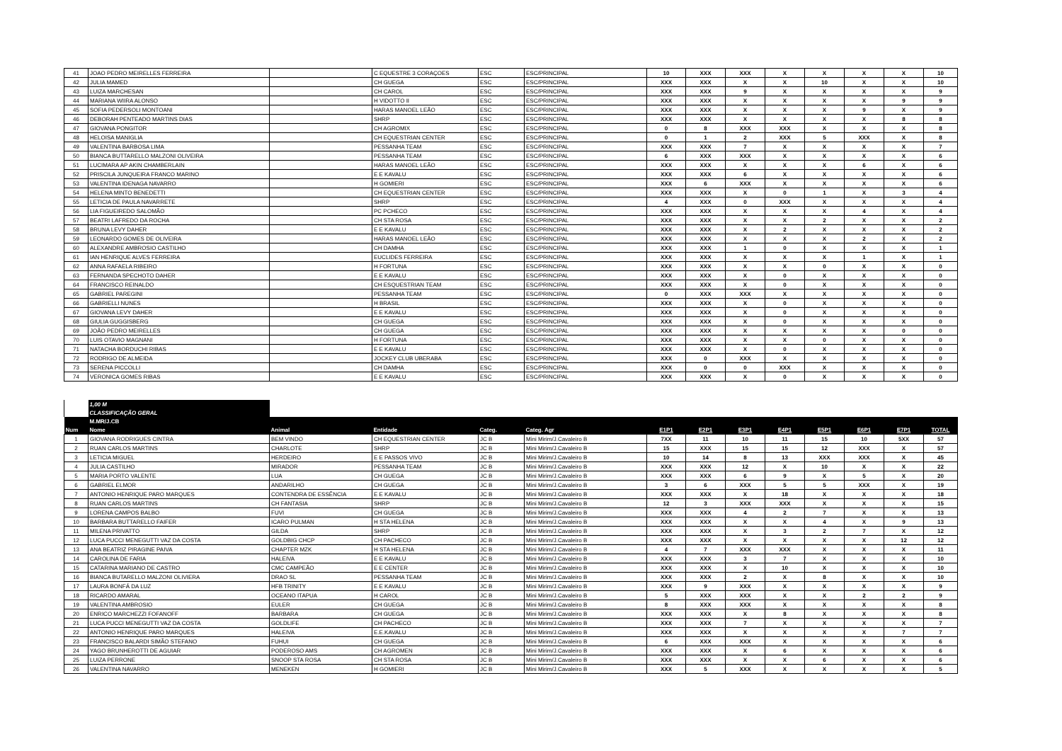| 41 | JOAO PEDRO MEIRELLES FERREIRA | | C EQUESTRE 3 CORAÇOES | ESC | ESC/PRINCIPAL | 10 | XXX | XXX | X | X | X | X | 10 |
| 42 | JULIA MAMED | | CH GUEGA | ESC | ESC/PRINCIPAL | XXX | XXX | X | X | 10 | X | X | 10 |
| 43 | LUIZA MARCHESAN | | CH CAROL | ESC | ESC/PRINCIPAL | XXX | XXX | 9 | X | X | X | X | 9 |
| 44 | MARIANA WIIRA ALONSO | | H VIDOTTO II | ESC | ESC/PRINCIPAL | XXX | XXX | X | X | X | X | 9 | 9 |
| 45 | SOFIA PEDERSOLI MONTOANI | | HARAS MANOEL LEÃO | ESC | ESC/PRINCIPAL | XXX | XXX | X | X | X | 9 | X | 9 |
| 46 | DEBORAH PENTEADO MARTINS DIAS | | SHRP | ESC | ESC/PRINCIPAL | XXX | XXX | X | X | X | X | 8 | 8 |
| 47 | GIOVANA PONGITOR | | CH AGROMIX | ESC | ESC/PRINCIPAL | 0 | 8 | XXX | XXX | X | X | X | 8 |
| 48 | HELOISA MANIGLIA | | CH EQUESTRIAN CENTER | ESC | ESC/PRINCIPAL | 0 | 1 | 2 | XXX | 5 | XXX | X | 8 |
| 49 | VALENTINA BARBOSA LIMA | | PESSANHA TEAM | ESC | ESC/PRINCIPAL | XXX | XXX | 7 | X | X | X | X | 7 |
| 50 | BIANCA BUTTARELLO MALZONI OLIVEIRA | | PESSANHA TEAM | ESC | ESC/PRINCIPAL | 6 | XXX | XXX | X | X | X | X | 6 |
| 51 | LUCIMARA AP AKIN CHAMBERLAIN | | HARAS MANOEL LEÃO | ESC | ESC/PRINCIPAL | XXX | XXX | X | X | X | 6 | X | 6 |
| 52 | PRISCILA JUNQUEIRA FRANCO MARINO | | E E KAVALU | ESC | ESC/PRINCIPAL | XXX | XXX | 6 | X | X | X | X | 6 |
| 53 | VALENTINA IDENAGA NAVARRO | | H GOMIERI | ESC | ESC/PRINCIPAL | XXX | 6 | XXX | X | X | X | X | 6 |
| 54 | HELENA MINTO BENEDETTI | | CH EQUESTRIAN CENTER | ESC | ESC/PRINCIPAL | XXX | XXX | X | 0 | 1 | X | 3 | 4 |
| 55 | LETICIA DE PAULA NAVARRETE | | SHRP | ESC | ESC/PRINCIPAL | 4 | XXX | 0 | XXX | X | X | X | 4 |
| 56 | LIA FIGUEIREDO SALOMÃO | | PC PCHECO | ESC | ESC/PRINCIPAL | XXX | XXX | X | X | X | 4 | X | 4 |
| 57 | BEATRI LAFREDO DA ROCHA | | CH STA ROSA | ESC | ESC/PRINCIPAL | XXX | XXX | X | X | 2 | X | X | 2 |
| 58 | BRUNA LEVY DAHER | | E E KAVALU | ESC | ESC/PRINCIPAL | XXX | XXX | X | 2 | X | X | X | 2 |
| 59 | LEONARDO GOMES DE OLIVEIRA | | HARAS MANOEL LEÃO | ESC | ESC/PRINCIPAL | XXX | XXX | X | X | X | 2 | X | 2 |
| 60 | ALEXANDRE AMBROSIO CASTILHO | | CH DAMHA | ESC | ESC/PRINCIPAL | XXX | XXX | 1 | 0 | X | X | X | 1 |
| 61 | IAN HENRIQUE ALVES FERREIRA | | EUCLIDES FERREIRA | ESC | ESC/PRINCIPAL | XXX | XXX | X | X | X | 1 | X | 1 |
| 62 | ANNA RAFAELA RIBEIRO | | H FORTUNA | ESC | ESC/PRINCIPAL | XXX | XXX | X | X | 0 | X | X | 0 |
| 63 | FERNANDA SPECHOTO DAHER | | E E KAVALU | ESC | ESC/PRINCIPAL | XXX | XXX | X | 0 | X | X | X | 0 |
| 64 | FRANCISCO REINALDO | | CH ESQUESTRIAN TEAM | ESC | ESC/PRINCIPAL | XXX | XXX | X | 0 | X | X | X | 0 |
| 65 | GABRIEL PAREGINI | | PESSANHA TEAM | ESC | ESC/PRINCIPAL | 0 | XXX | XXX | X | X | X | X | 0 |
| 66 | GABRIELLI NUNES | | H BRASIL | ESC | ESC/PRINCIPAL | XXX | XXX | X | 0 | X | X | X | 0 |
| 67 | GIOVANA LEVY DAHER | | E E KAVALU | ESC | ESC/PRINCIPAL | XXX | XXX | X | 0 | X | X | X | 0 |
| 68 | GIULIA GUGGISBERG | | CH GUEGA | ESC | ESC/PRINCIPAL | XXX | XXX | X | 0 | X | X | X | 0 |
| 69 | JOÃO PEDRO MEIRELLES | | CH GUEGA | ESC | ESC/PRINCIPAL | XXX | XXX | X | X | X | X | 0 | 0 |
| 70 | LUIS OTAVIO MAGNANI | | H FORTUNA | ESC | ESC/PRINCIPAL | XXX | XXX | X | X | 0 | X | X | 0 |
| 71 | NATACHA BORDUCHI RIBAS | | E E KAVALU | ESC | ESC/PRINCIPAL | XXX | XXX | X | 0 | X | X | X | 0 |
| 72 | RODRIGO DE ALMEIDA | | JOCKEY CLUB UBERABA | ESC | ESC/PRINCIPAL | XXX | 0 | XXX | X | X | X | X | 0 |
| 73 | SERENA PICCOLLI | | CH DAMHA | ESC | ESC/PRINCIPAL | XXX | 0 | 0 | XXX | X | X | X | 0 |
| 74 | VERONICA GOMES RIBAS | | E E KAVALU | ESC | ESC/PRINCIPAL | XXX | XXX | X | 0 | X | X | X | 0 |
| | 1,00 M | | | | | | | | | | | | |
| | CLASSIFICAÇÃO GERAL | | | | | | | | | | | | |
| | M.MR/J.CB | | | | | | | | | | | | |
| Num | Nome | Animal | Entidade | Categ. | Categ. Agr | E1P1 | E2P1 | E3P1 | E4P1 | E5P1 | E6P1 | E7P1 | TOTAL |
| 1 | GIOVANA RODRIGUES CINTRA | BEM VINDO | CH EQUESTRIAN CENTER | JC B | Mini Mirim/J.Cavaleiro B | 7XX | 11 | 10 | 11 | 15 | 10 | 5XX | 57 |
| 2 | RUAN CARLOS MARTINS | CHARLOTE | SHRP | JC B | Mini Mirim/J.Cavaleiro B | 15 | XXX | 15 | 15 | 12 | XXX | X | 57 |
| 3 | LETICIA MIGUEL | HERDEIRO | E E PASSOS VIVO | JC B | Mini Mirim/J.Cavaleiro B | 10 | 14 | 8 | 13 | XXX | XXX | X | 45 |
| 4 | JULIA CASTILHO | MIRADOR | PESSANHA TEAM | JC B | Mini Mirim/J.Cavaleiro B | XXX | XXX | 12 | X | 10 | X | X | 22 |
| 5 | MARIA PORTO VALENTE | LUA | CH GUEGA | JC B | Mini Mirim/J.Cavaleiro B | XXX | XXX | 6 | 9 | X | 5 | X | 20 |
| 6 | GABRIEL ELMOR | ANDARILHO | CH GUEGA | JC B | Mini Mirim/J.Cavaleiro B | 3 | 6 | XXX | 5 | 5 | XXX | X | 19 |
| 7 | ANTONIO HENRIQUE PARO MARQUES | CONTENDRA DE ESSÊNCIA | E E KAVALU | JC B | Mini Mirim/J.Cavaleiro B | XXX | XXX | X | 18 | X | X | X | 18 |
| 8 | RUAN CARLOS MARTINS | CH FANTASIA | SHRP | JC B | Mini Mirim/J.Cavaleiro B | 12 | 3 | XXX | XXX | X | X | X | 15 |
| 9 | LORENA CAMPOS BALBO | FUVI | CH GUEGA | JC B | Mini Mirim/J.Cavaleiro B | XXX | XXX | 4 | 2 | 7 | X | X | 13 |
| 10 | BARBARA BUTTARELLO FAIFER | ICARO PULMAN | H STA HELENA | JC B | Mini Mirim/J.Cavaleiro B | XXX | XXX | X | X | 4 | X | 9 | 13 |
| 11 | MILENA PRIVATTO | GILDA | SHRP | JC B | Mini Mirim/J.Cavaleiro B | XXX | XXX | X | 3 | 2 | 7 | X | 12 |
| 12 | LUCA PUCCI MENEGUTTI VAZ DA COSTA | GOLDBIG CHCP | CH PACHECO | JC B | Mini Mirim/J.Cavaleiro B | XXX | XXX | X | X | X | X | 12 | 12 |
| 13 | ANA BEATRIZ PIRAGINE PAIVA | CHAPTER MZK | H STA HELENA | JC B | Mini Mirim/J.Cavaleiro B | 4 | 7 | XXX | XXX | X | X | X | 11 |
| 14 | CAROLINA DE FARIA | HALEIVA | E E KAVALU | JC B | Mini Mirim/J.Cavaleiro B | XXX | XXX | 3 | 7 | X | X | X | 10 |
| 15 | CATARINA MARIANO DE CASTRO | CMC CAMPEÃO | E E CENTER | JC B | Mini Mirim/J.Cavaleiro B | XXX | XXX | X | 10 | X | X | X | 10 |
| 16 | BIANCA BUTARELLO MALZONI OLIVIERA | DRAO SL | PESSANHA TEAM | JC B | Mini Mirim/J.Cavaleiro B | XXX | XXX | 2 | X | 8 | X | X | 10 |
| 17 | LAURA BONFÁ DA LUZ | HFB TRINITY | E E KAVALU | JC B | Mini Mirim/J.Cavaleiro B | XXX | 9 | XXX | X | X | X | X | 9 |
| 18 | RICARDO AMARAL | OCEANO ITAPUA | H CAROL | JC B | Mini Mirim/J.Cavaleiro B | 5 | XXX | XXX | X | X | 2 | 2 | 9 |
| 19 | VALENTINA AMBROSIO | EULER | CH GUEGA | JC B | Mini Mirim/J.Cavaleiro B | 8 | XXX | XXX | X | X | X | X | 8 |
| 20 | ENRICO MARCHEZZI FOFANOFF | BARBARA | CH GUEGA | JC B | Mini Mirim/J.Cavaleiro B | XXX | XXX | X | 8 | X | X | X | 8 |
| 21 | LUCA PUCCI MENEGUTTI VAZ DA COSTA | GOLDLIFE | CH PACHECO | JC B | Mini Mirim/J.Cavaleiro B | XXX | XXX | 7 | X | X | X | X | 7 |
| 22 | ANTONIO HENRIQUE PARO MARQUES | HALEIVA | E.E.KAVALU | JC B | Mini Mirim/J.Cavaleiro B | XXX | XXX | X | X | X | X | 7 | 7 |
| 23 | FRANCISCO BALARDI SIMÃO STEFANO | FUHUI | CH GUEGA | JC B | Mini Mirim/J.Cavaleiro B | 6 | XXX | XXX | X | X | X | X | 6 |
| 24 | YAGO BRUNHEROTTI DE AGUIAR | PODEROSO AMS | CH AGROMEN | JC B | Mini Mirim/J.Cavaleiro B | XXX | XXX | X | 6 | X | X | X | 6 |
| 25 | LUIZA PERRONE | SNOOP STA ROSA | CH STA ROSA | JC B | Mini Mirim/J.Cavaleiro B | XXX | XXX | X | X | 6 | X | X | 6 |
| 26 | VALENTINA NAVARRO | MENEKEN | H GOMIERI | JC B | Mini Mirim/J.Cavaleiro B | XXX | 5 | XXX | X | X | X | X | 5 |